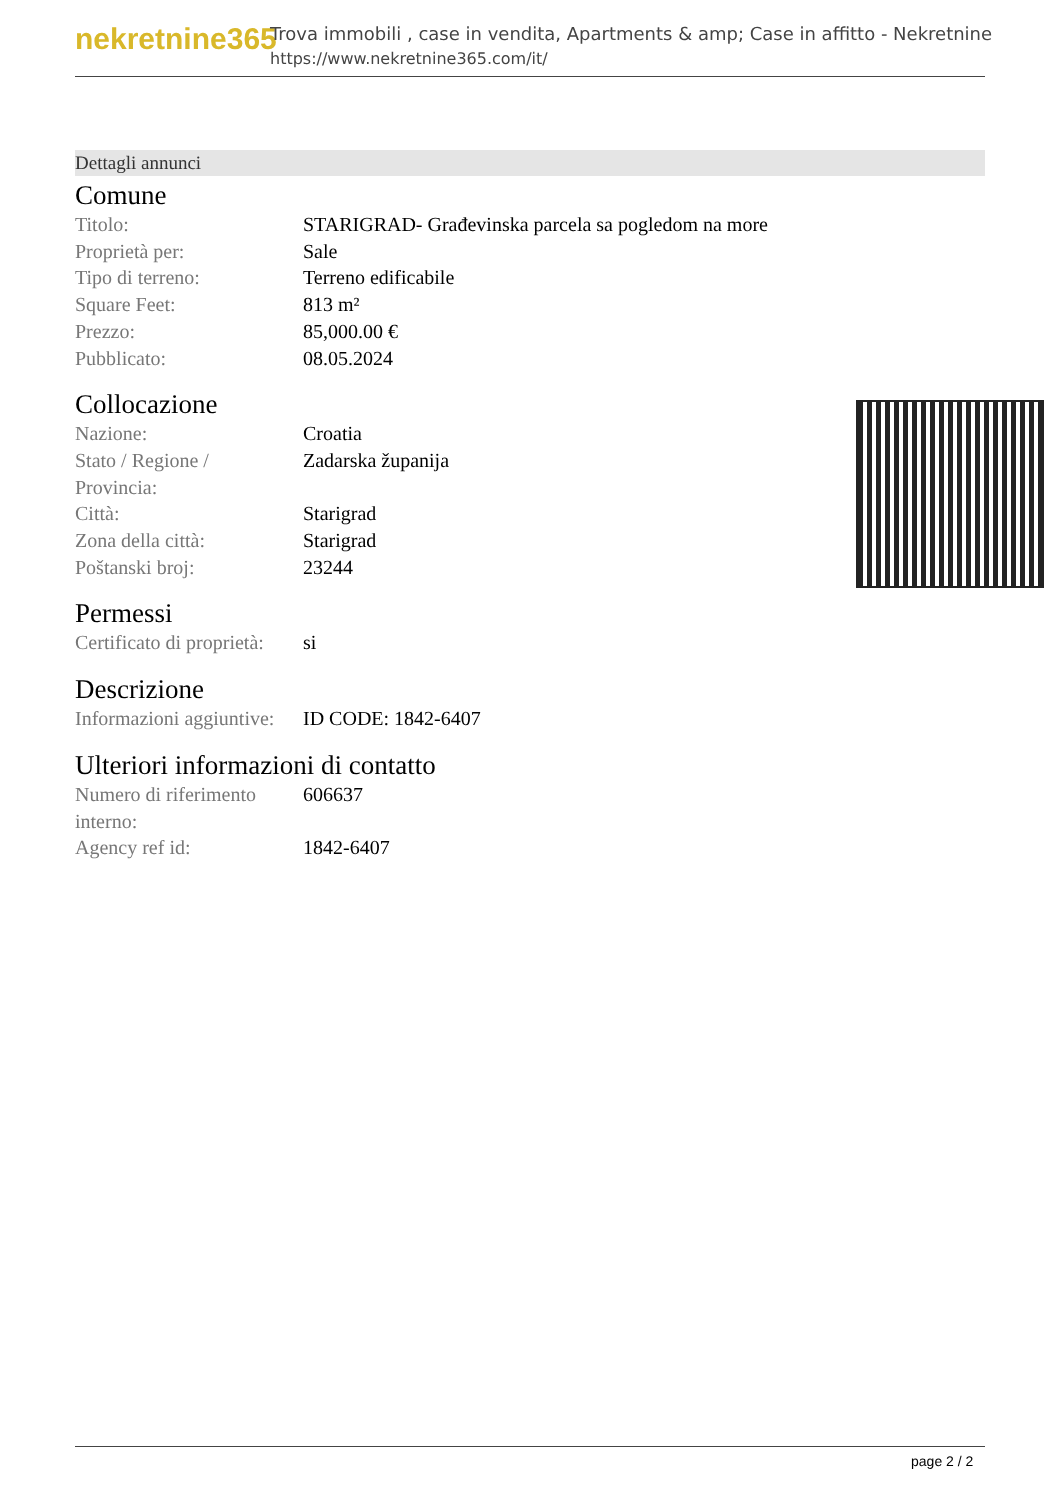nekretnine365
Trova immobili , case in vendita, Apartments & amp; Case in affitto - Nekretnine
https://www.nekretnine365.com/it/
Dettagli annunci
Comune
| Titolo: | STARIGRAD- Građevinska parcela sa pogledom na more |
| Proprietà per: | Sale |
| Tipo di terreno: | Terreno edificabile |
| Square Feet: | 813 m² |
| Prezzo: | 85,000.00 € |
| Pubblicato: | 08.05.2024 |
Collocazione
| Nazione: | Croatia |
| Stato / Regione / Provincia: | Zadarska županija |
| Città: | Starigrad |
| Zona della città: | Starigrad |
| Poštanski broj: | 23244 |
Permessi
| Certificato di proprietà: | si |
Descrizione
| Informazioni aggiuntive: | ID CODE: 1842-6407 |
Ulteriori informazioni di contatto
| Numero di riferimento interno: | 606637 |
| Agency ref id: | 1842-6407 |
page 2 / 2